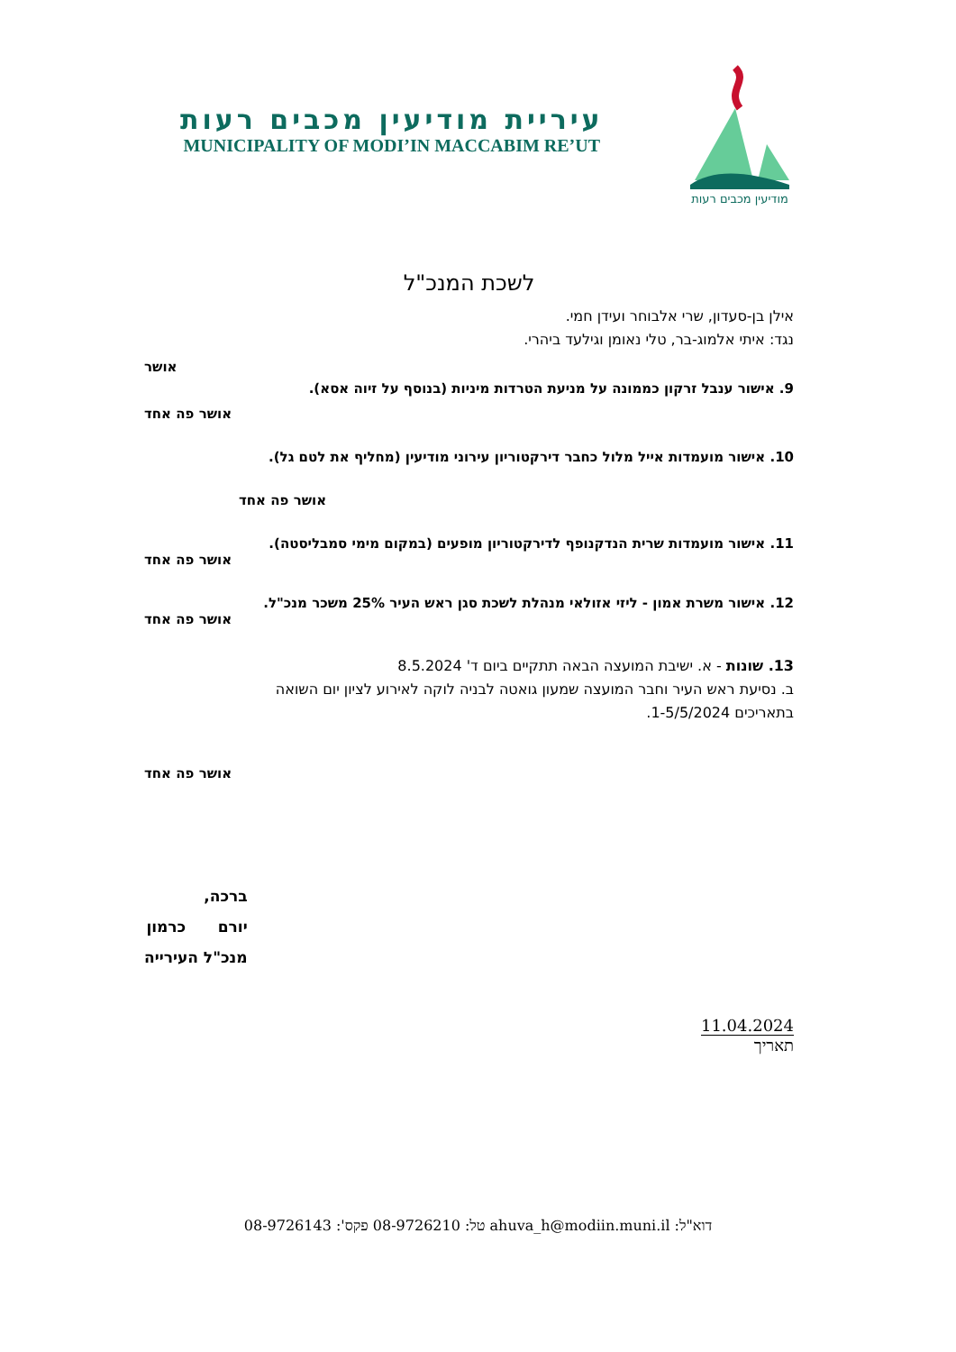מודיעין מכבים רעות
עיריית מודיעין מכבים רעות
MUNICIPALITY OF MODI’IN MACCABIM RE’UT
לשכת המנכ"ל
אילן בן-סעדון, שרי אלבוחר ועידן חמי.
נגד: איתי אלמוג-בר, טלי נאומן וגילעד ביהרי.
אושר
9. אישור ענבל זרקון כממונה על מניעת הטרדות מיניות (בנוסף על זיוה אסא).
אושר פה אחד
10. אישור מועמדות אייל מלול כחבר דירקטוריון עירוני מודיעין (מחליף את לטם גל).
אושר פה אחד
11. אישור מועמדות שרית הנדקנופף לדירקטוריון מופעים (במקום מימי סמבליסטה).
אושר פה אחד
12. אישור משרת אמון - ליזי אזולאי מנהלת לשכת סגן ראש העיר 25% משכר מנכ"ל.
אושר פה אחד
13. שונות - א. ישיבת המועצה הבאה תתקיים ביום ד' 8.5.2024
ב. נסיעת ראש העיר וחבר המועצה שמעון גואטה לבניה לוקה לאירוע לציון יום השואה
בתאריכים 1-5/5/2024.
אושר פה אחד
11.04.2024
תאריך
ברכה,
יורם כרמון
מנכ"ל העירייה
דוא"ל: ahuva_h@modiin.muni.il טל: 08-9726210 פקס': 08-9726143